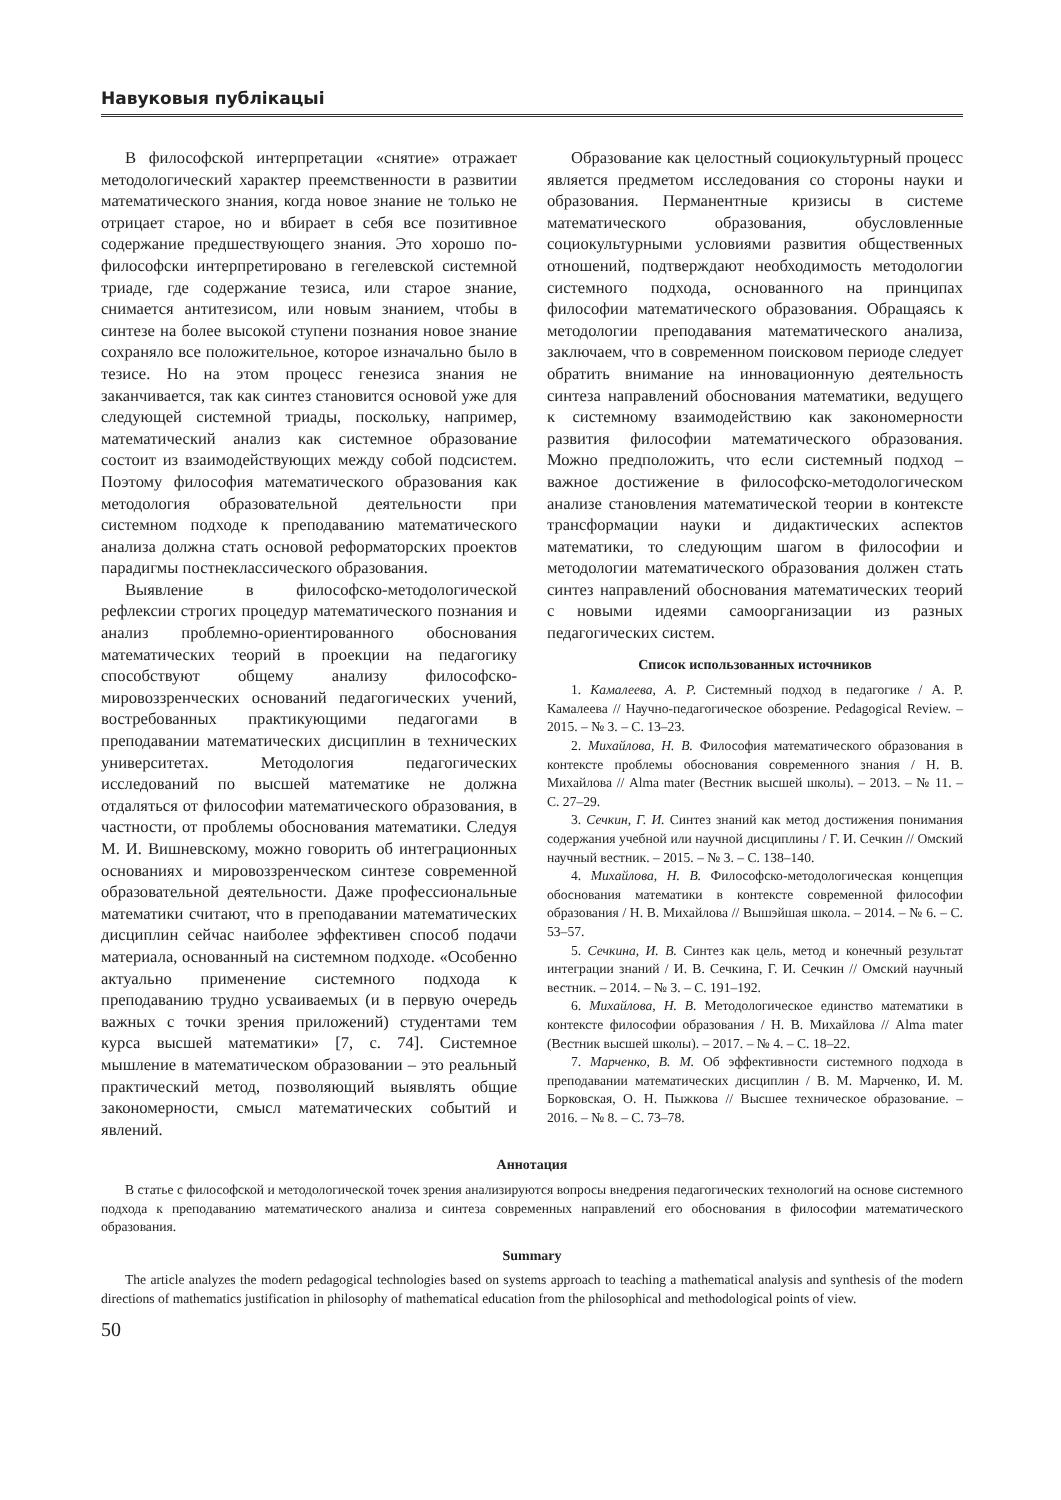Навуковыя публікацыі
В философской интерпретации «снятие» отражает методологический характер преемственности в развитии математического знания, когда новое знание не только не отрицает старое, но и вбирает в себя все позитивное содержание предшествующего знания. Это хорошо по-философски интерпретировано в гегелевской системной триаде, где содержание тезиса, или старое знание, снимается антитезисом, или новым знанием, чтобы в синтезе на более высокой ступени познания новое знание сохраняло все положительное, которое изначально было в тезисе. Но на этом процесс генезиса знания не заканчивается, так как синтез становится основой уже для следующей системной триады, поскольку, например, математический анализ как системное образование состоит из взаимодействующих между собой подсистем. Поэтому философия математического образования как методология образовательной деятельности при системном подходе к преподаванию математического анализа должна стать основой реформаторских проектов парадигмы постнеклассического образования.
Выявление в философско-методологической рефлексии строгих процедур математического познания и анализ проблемно-ориентированного обоснования математических теорий в проекции на педагогику способствуют общему анализу философско-мировоззренческих оснований педагогических учений, востребованных практикующими педагогами в преподавании математических дисциплин в технических университетах. Методология педагогических исследований по высшей математике не должна отдаляться от философии математического образования, в частности, от проблемы обоснования математики. Следуя М. И. Вишневскому, можно говорить об интеграционных основаниях и мировоззренческом синтезе современной образовательной деятельности. Даже профессиональные математики считают, что в преподавании математических дисциплин сейчас наиболее эффективен способ подачи материала, основанный на системном подходе. «Особенно актуально применение системного подхода к преподаванию трудно усваиваемых (и в первую очередь важных с точки зрения приложений) студентами тем курса высшей математики» [7, с. 74]. Системное мышление в математическом образовании – это реальный практический метод, позволяющий выявлять общие закономерности, смысл математических событий и явлений.
Образование как целостный социокультурный процесс является предметом исследования со стороны науки и образования. Перманентные кризисы в системе математического образования, обусловленные социокультурными условиями развития общественных отношений, подтверждают необходимость методологии системного подхода, основанного на принципах философии математического образования. Обращаясь к методологии преподавания математического анализа, заключаем, что в современном поисковом периоде следует обратить внимание на инновационную деятельность синтеза направлений обоснования математики, ведущего к системному взаимодействию как закономерности развития философии математического образования. Можно предположить, что если системный подход – важное достижение в философско-методологическом анализе становления математической теории в контексте трансформации науки и дидактических аспектов математики, то следующим шагом в философии и методологии математического образования должен стать синтез направлений обоснования математических теорий с новыми идеями самоорганизации из разных педагогических систем.
Список использованных источников
1. Камалеева, А. Р. Системный подход в педагогике / А. Р. Камалеева // Научно-педагогическое обозрение. Pedagogical Review. – 2015. – № 3. – С. 13–23.
2. Михайлова, Н. В. Философия математического образования в контексте проблемы обоснования современного знания / Н. В. Михайлова // Alma mater (Вестник высшей школы). – 2013. – № 11. – С. 27–29.
3. Сечкин, Г. И. Синтез знаний как метод достижения понимания содержания учебной или научной дисциплины / Г. И. Сечкин // Омский научный вестник. – 2015. – № 3. – С. 138–140.
4. Михайлова, Н. В. Философско-методологическая концепция обоснования математики в контексте современной философии образования / Н. В. Михайлова // Вышэйшая школа. – 2014. – № 6. – С. 53–57.
5. Сечкина, И. В. Синтез как цель, метод и конечный результат интеграции знаний / И. В. Сечкина, Г. И. Сечкин // Омский научный вестник. – 2014. – № 3. – С. 191–192.
6. Михайлова, Н. В. Методологическое единство математики в контексте философии образования / Н. В. Михайлова // Alma mater (Вестник высшей школы). – 2017. – № 4. – С. 18–22.
7. Марченко, В. М. Об эффективности системного подхода в преподавании математических дисциплин / В. М. Марченко, И. М. Борковская, О. Н. Пыжкова // Высшее техническое образование. – 2016. – № 8. – С. 73–78.
Аннотация
В статье с философской и методологической точек зрения анализируются вопросы внедрения педагогических технологий на основе системного подхода к преподаванию математического анализа и синтеза современных направлений его обоснования в философии математического образования.
Summary
The article analyzes the modern pedagogical technologies based on systems approach to teaching a mathematical analysis and synthesis of the modern directions of mathematics justification in philosophy of mathematical education from the philosophical and methodological points of view.
50